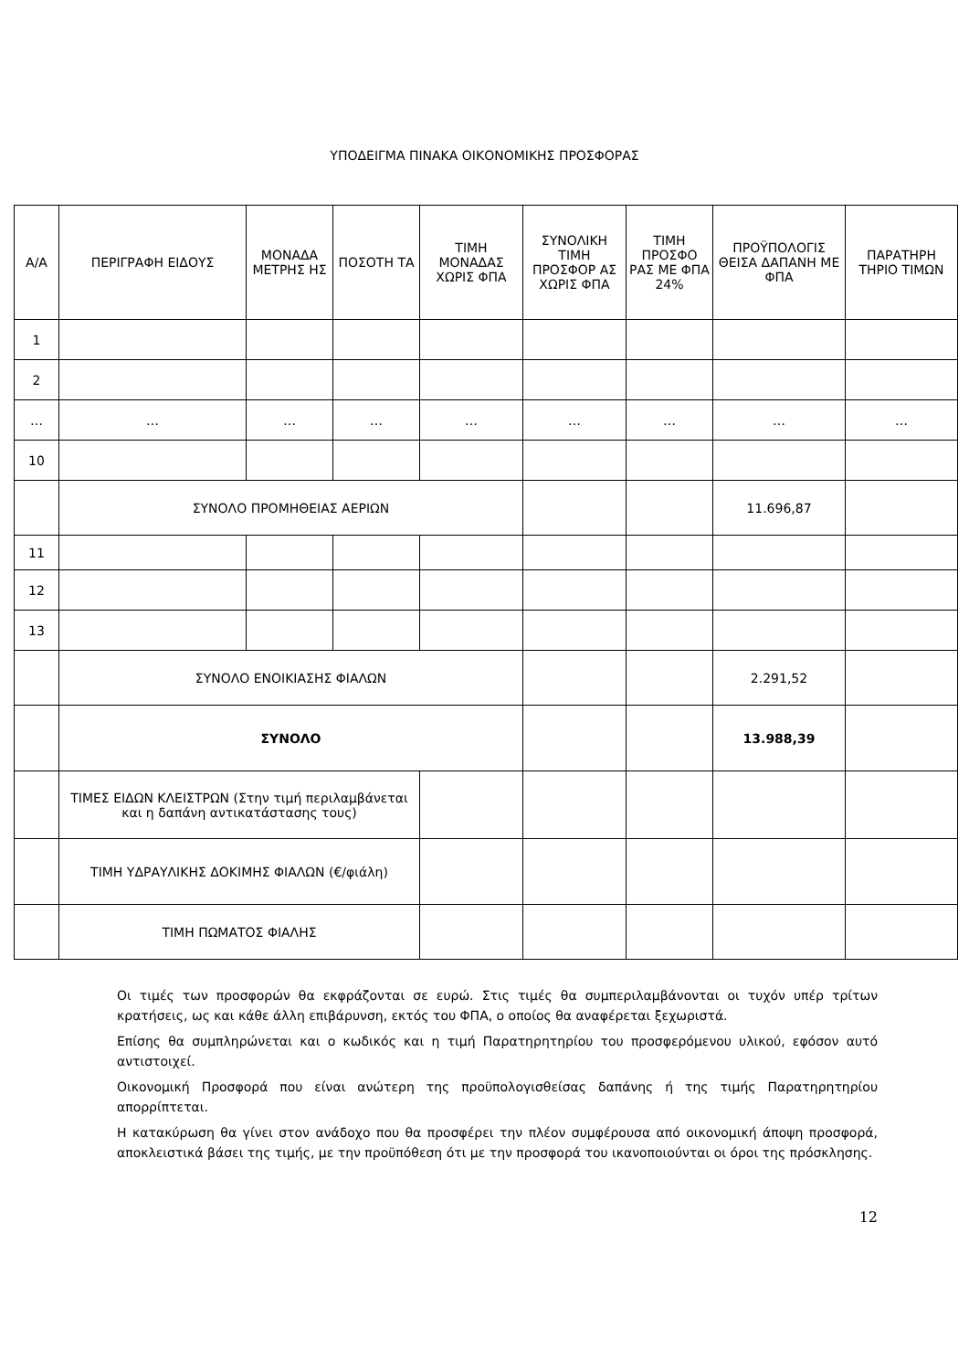ΥΠΟΔΕΙΓΜΑ ΠΙΝΑΚΑ ΟΙΚΟΝΟΜΙΚΗΣ ΠΡΟΣΦΟΡΑΣ
| Α/Α | ΠΕΡΙΓΡΑΦΗ ΕΙΔΟΥΣ | ΜΟΝΑΔΑ ΜΕΤΡΗΣ ΗΣ | ΠΟΣΟΤΗ ΤΑ | ΤΙΜΗ ΜΟΝΑΔΑΣ ΧΩΡΙΣ ΦΠΑ | ΣΥΝΟΛΙΚΗ ΤΙΜΗ ΠΡΟΣΦΟΡ ΑΣ ΧΩΡΙΣ ΦΠΑ | ΤΙΜΗ ΠΡΟΣΦΟ ΡΑΣ ΜΕ ΦΠΑ 24% | ΠΡΟΫΠΟΛΟΓΙΣ ΘΕΙΣΑ ΔΑΠΑΝΗ ΜΕ ΦΠΑ | ΠΑΡΑΤΗΡΗ ΤΗΡΙΟ ΤΙΜΩΝ |
| --- | --- | --- | --- | --- | --- | --- | --- | --- |
| 1 | | | | | | | | |
| 2 | | | | | | | | |
| … | … | … | … | … | … | … | … | … |
| 10 | | | | | | | | |
| | ΣΥΝΟΛΟ ΠΡΟΜΗΘΕΙΑΣ ΑΕΡΙΩΝ | | | | | | 11.696,87 | |
| 11 | | | | | | | | |
| 12 | | | | | | | | |
| 13 | | | | | | | | |
| | ΣΥΝΟΛΟ ΕΝΟΙΚΙΑΣΗΣ ΦΙΑΛΩΝ | | | | | | 2.291,52 | |
| | ΣΥΝΟΛΟ | | | | | | 13.988,39 | |
| | ΤΙΜΕΣ ΕΙΔΩΝ ΚΛΕΙΣΤΡΩΝ (Στην τιμή περιλαμβάνεται και η δαπάνη αντικατάστασης τους) | | | | | | | |
| | ΤΙΜΗ ΥΔΡΑΥΛΙΚΗΣ ΔΟΚΙΜΗΣ ΦΙΑΛΩΝ (€/φιάλη) | | | | | | | |
| | ΤΙΜΗ ΠΩΜΑΤΟΣ ΦΙΑΛΗΣ | | | | | | | |
Οι τιμές των προσφορών θα εκφράζονται σε ευρώ. Στις τιμές θα συμπεριλαμβάνονται οι τυχόν υπέρ τρίτων κρατήσεις, ως και κάθε άλλη επιβάρυνση, εκτός του ΦΠΑ, ο οποίος θα αναφέρεται ξεχωριστά.
Επίσης θα συμπληρώνεται και ο κωδικός και η τιμή Παρατηρητηρίου του προσφερόμενου υλικού, εφόσον αυτό αντιστοιχεί.
Οικονομική Προσφορά που είναι ανώτερη της προϋπολογισθείσας δαπάνης ή της τιμής Παρατηρητηρίου απορρίπτεται.
Η κατακύρωση θα γίνει στον ανάδοχο που θα προσφέρει την πλέον συμφέρουσα από οικονομική άποψη προσφορά, αποκλειστικά βάσει της τιμής, με την προϋπόθεση ότι με την προσφορά του ικανοποιούνται οι όροι της πρόσκλησης.
12